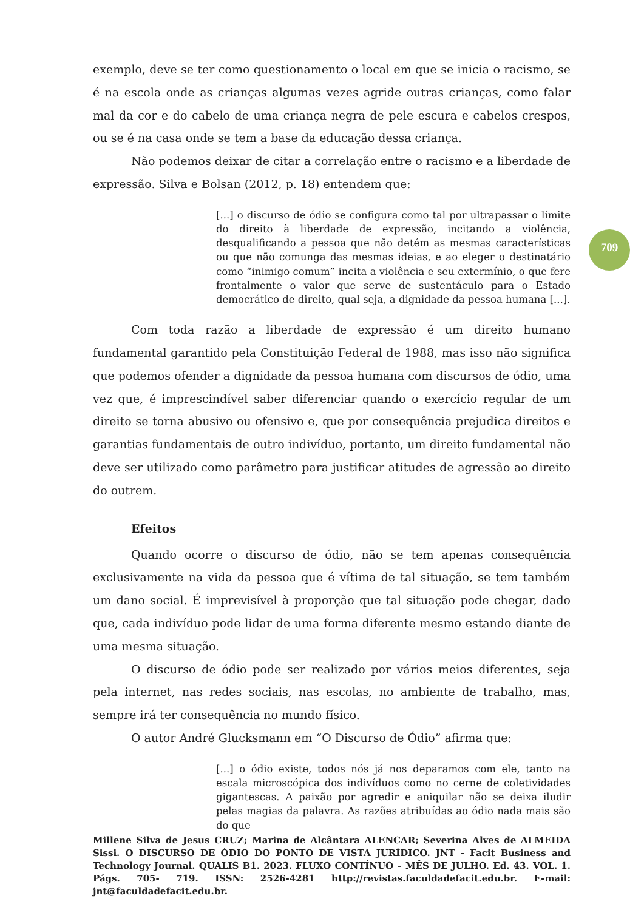exemplo, deve se ter como questionamento o local em que se inicia o racismo, se é na escola onde as crianças algumas vezes agride outras crianças, como falar mal da cor e do cabelo de uma criança negra de pele escura e cabelos crespos, ou se é na casa onde se tem a base da educação dessa criança.
Não podemos deixar de citar a correlação entre o racismo e a liberdade de expressão. Silva e Bolsan (2012, p. 18) entendem que:
[...] o discurso de ódio se configura como tal por ultrapassar o limite do direito à liberdade de expressão, incitando a violência, desqualificando a pessoa que não detém as mesmas características ou que não comunga das mesmas ideias, e ao eleger o destinatário como “inimigo comum” incita a violência e seu extermínio, o que fere frontalmente o valor que serve de sustentáculo para o Estado democrático de direito, qual seja, a dignidade da pessoa humana [...].
Com toda razão a liberdade de expressão é um direito humano fundamental garantido pela Constituição Federal de 1988, mas isso não significa que podemos ofender a dignidade da pessoa humana com discursos de ódio, uma vez que, é imprescindível saber diferenciar quando o exercício regular de um direito se torna abusivo ou ofensivo e, que por consequência prejudica direitos e garantias fundamentais de outro indivíduo, portanto, um direito fundamental não deve ser utilizado como parâmetro para justificar atitudes de agressão ao direito do outrem.
Efeitos
Quando ocorre o discurso de ódio, não se tem apenas consequência exclusivamente na vida da pessoa que é vítima de tal situação, se tem também um dano social. É imprevisível à proporção que tal situação pode chegar, dado que, cada indivíduo pode lidar de uma forma diferente mesmo estando diante de uma mesma situação.
O discurso de ódio pode ser realizado por vários meios diferentes, seja pela internet, nas redes sociais, nas escolas, no ambiente de trabalho, mas, sempre irá ter consequência no mundo físico.
O autor André Glucksmann em “O Discurso de Ódio” afirma que:
[...] o ódio existe, todos nós já nos deparamos com ele, tanto na escala microscópica dos indivíduos como no cerne de coletividades gigantescas. A paixão por agredir e aniquilar não se deixa iludir pelas magias da palavra. As razões atribuídas ao ódio nada mais são do que
709
Millene Silva de Jesus CRUZ; Marina de Alcântara ALENCAR; Severina Alves de ALMEIDA Sissi. O DISCURSO DE ÓDIO DO PONTO DE VISTA JURÍDICO. JNT - Facit Business and Technology Journal. QUALIS B1. 2023. FLUXO CONTÍNUO – MÊS DE JULHO. Ed. 43. VOL. 1. Págs. 705- 719. ISSN: 2526-4281 http://revistas.faculdadefacit.edu.br. E-mail: jnt@faculdadefacit.edu.br.